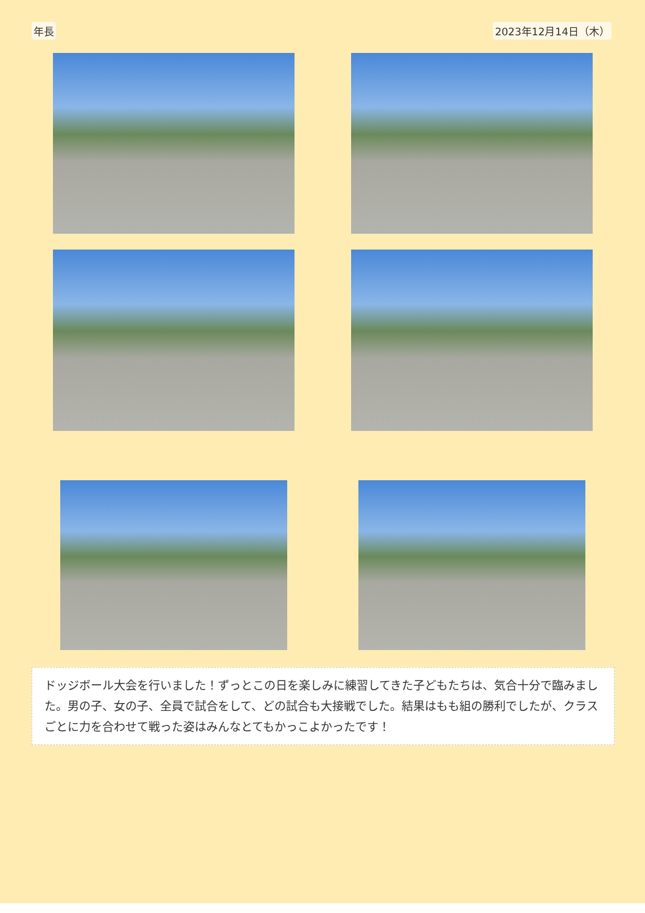年長 2023年12月14日（木）
ドッジボール大会を行いました！ずっとこの日を楽しみに練習してきた子どもたちは、気合十分で臨みました。男の子、女の子、全員で試合をして、どの試合も大接戦でした。結果はもも組の勝利でしたが、クラスごとに力を合わせて戦った姿はみんなとてもかっこよかったです！